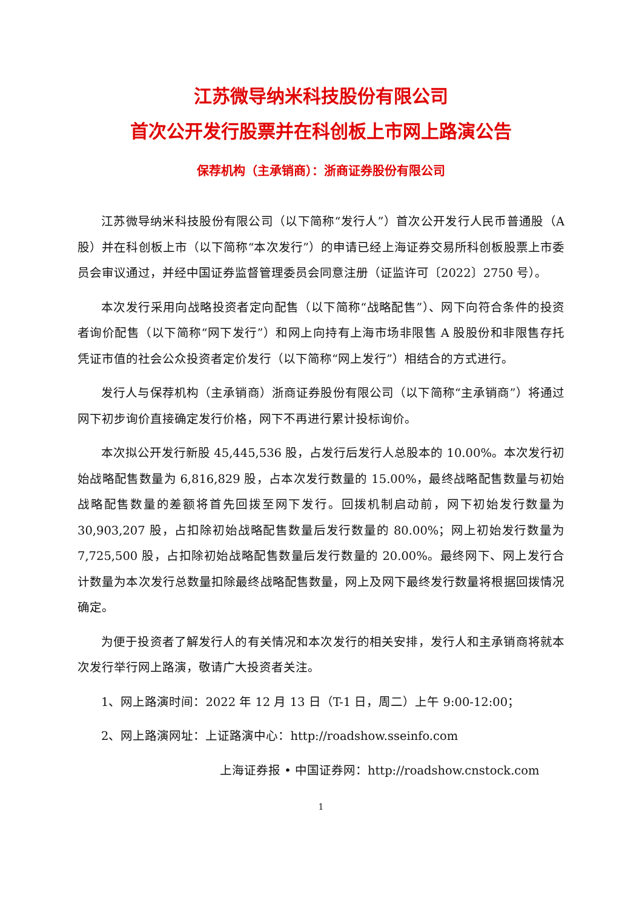江苏微导纳米科技股份有限公司
首次公开发行股票并在科创板上市网上路演公告
保荐机构（主承销商）：浙商证券股份有限公司
江苏微导纳米科技股份有限公司（以下简称“发行人”）首次公开发行人民币普通股（A 股）并在科创板上市（以下简称“本次发行”）的申请已经上海证券交易所科创板股票上市委员会审议通过，并经中国证券监督管理委员会同意注册（证监许可〔2022〕2750 号）。
本次发行采用向战略投资者定向配售（以下简称“战略配售”）、网下向符合条件的投资者询价配售（以下简称“网下发行”）和网上向持有上海市场非限售 A 股股份和非限售存托凭证市值的社会公众投资者定价发行（以下简称“网上发行”）相结合的方式进行。
发行人与保荐机构（主承销商）浙商证券股份有限公司（以下简称“主承销商”）将通过网下初步询价直接确定发行价格，网下不再进行累计投标询价。
本次拟公开发行新股 45,445,536 股，占发行后发行人总股本的 10.00%。本次发行初始战略配售数量为 6,816,829 股，占本次发行数量的 15.00%，最终战略配售数量与初始战略配售数量的差额将首先回拨至网下发行。回拨机制启动前，网下初始发行数量为 30,903,207 股，占扣除初始战略配售数量后发行数量的 80.00%；网上初始发行数量为 7,725,500 股，占扣除初始战略配售数量后发行数量的 20.00%。最终网下、网上发行合计数量为本次发行总数量扣除最终战略配售数量，网上及网下最终发行数量将根据回拨情况确定。
为便于投资者了解发行人的有关情况和本次发行的相关安排，发行人和主承销商将就本次发行举行网上路演，敬请广大投资者关注。
1、网上路演时间：2022 年 12 月 13 日（T-1 日，周二）上午 9:00-12:00；
2、网上路演网址：上证路演中心：http://roadshow.sseinfo.com
上海证券报 • 中国证券网：http://roadshow.cnstock.com
1